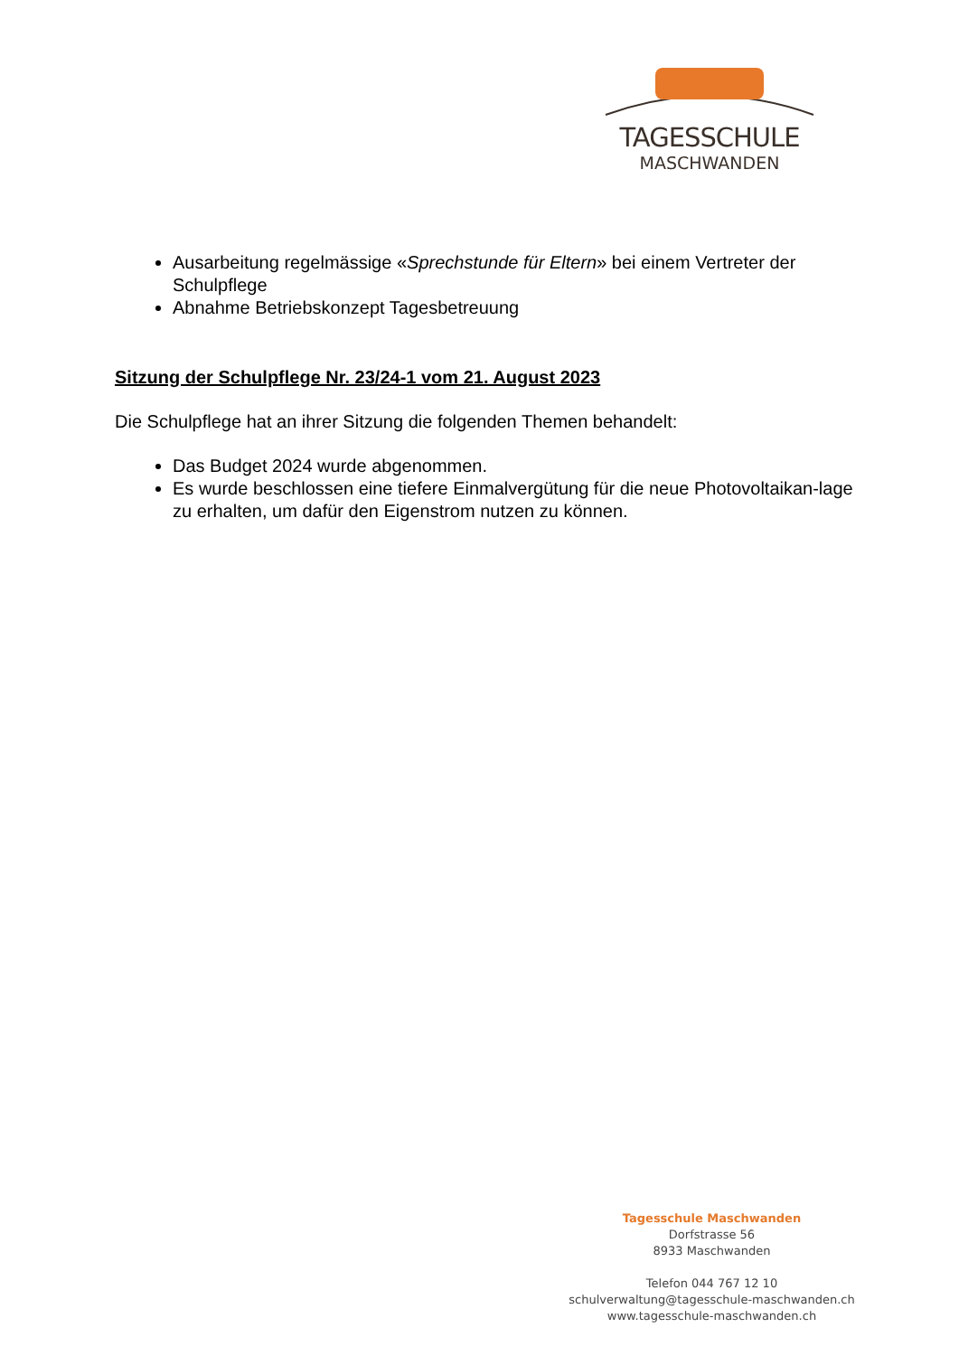TAGESSCHULE
MASCHWANDEN
Ausarbeitung regelmässige «Sprechstunde für Eltern» bei einem Vertreter der Schulpflege
Abnahme Betriebskonzept Tagesbetreuung
Sitzung der Schulpflege Nr. 23/24-1 vom 21. August 2023
Die Schulpflege hat an ihrer Sitzung die folgenden Themen behandelt:
Das Budget 2024 wurde abgenommen.
Es wurde beschlossen eine tiefere Einmalvergütung für die neue Photovoltaikan-lage zu erhalten, um dafür den Eigenstrom nutzen zu können.
Tagesschule Maschwanden
Dorfstrasse 56
8933 Maschwanden
Telefon 044 767 12 10
schulverwaltung@tagesschule-maschwanden.ch
www.tagesschule-maschwanden.ch